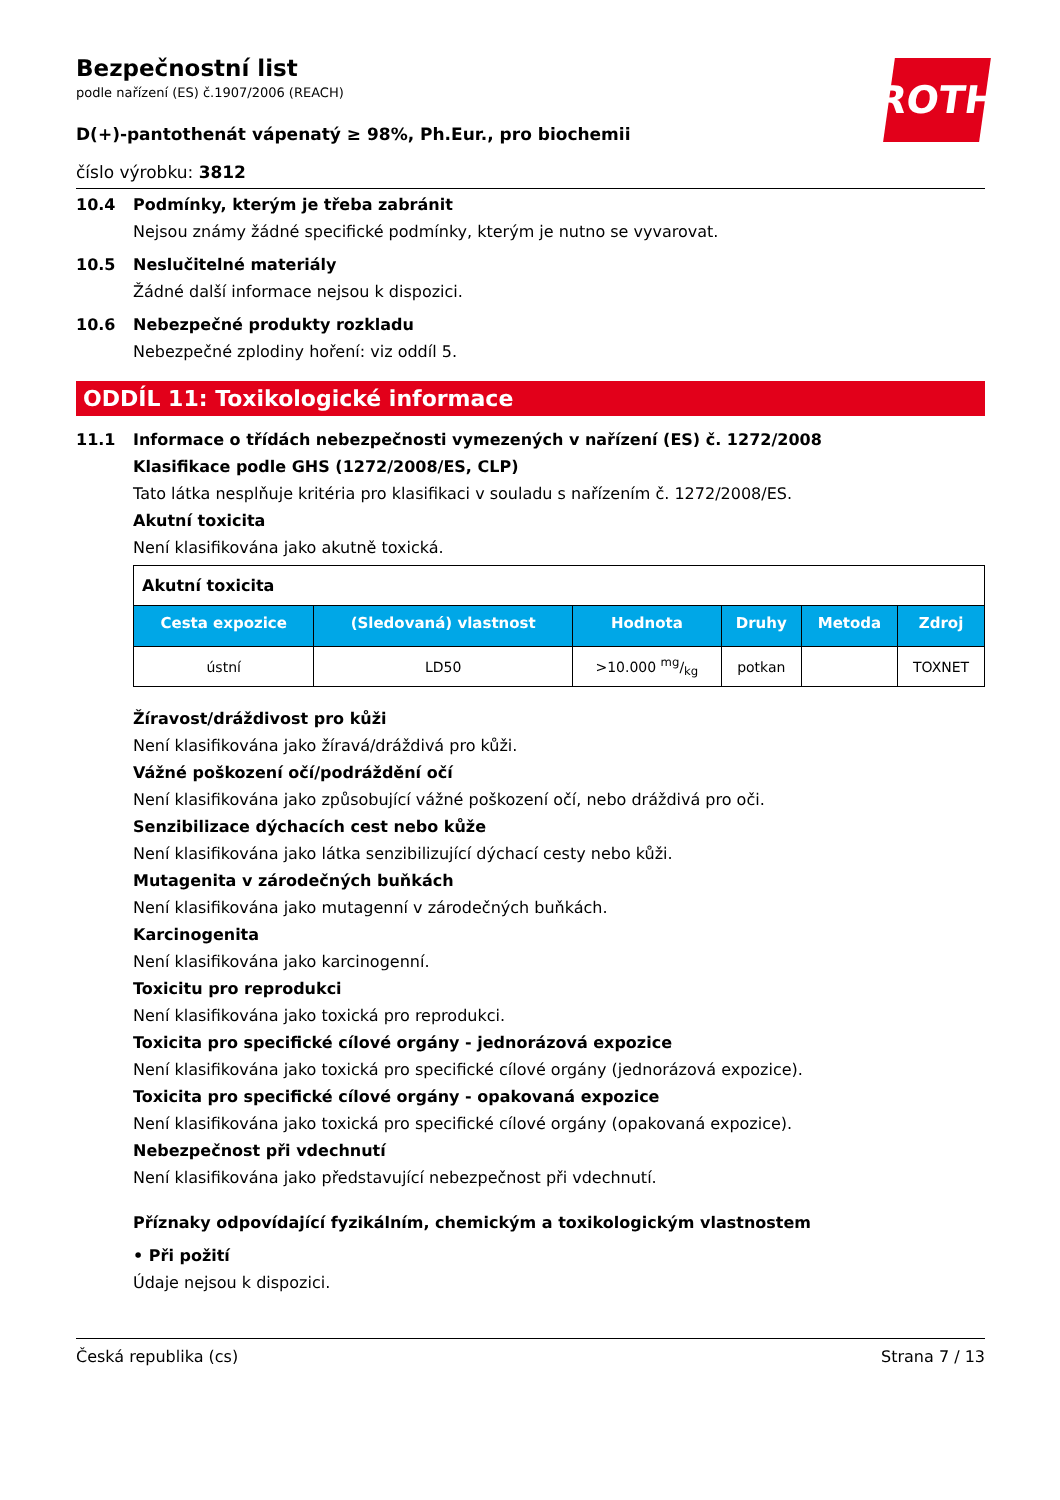ROTH
Bezpečnostní list
podle nařízení (ES) č.1907/2006 (REACH)
D(+)-pantothenát vápenatý ≥ 98%, Ph.Eur., pro biochemii
číslo výrobku: 3812
10.4 Podmínky, kterým je třeba zabránit
Nejsou známy žádné specifické podmínky, kterým je nutno se vyvarovat.
10.5 Neslučitelné materiály
Žádné další informace nejsou k dispozici.
10.6 Nebezpečné produkty rozkladu
Nebezpečné zplodiny hoření: viz oddíl 5.
ODDÍL 11: Toxikologické informace
11.1 Informace o třídách nebezpečnosti vymezených v nařízení (ES) č. 1272/2008
Klasifikace podle GHS (1272/2008/ES, CLP)
Tato látka nesplňuje kritéria pro klasifikaci v souladu s nařízením č. 1272/2008/ES.
Akutní toxicita
Není klasifikována jako akutně toxická.
| Akutní toxicita | | | | | |
| Cesta expozice | (Sledovaná) vlastnost | Hodnota | Druhy | Metoda | Zdroj |
| ústní | LD50 | >10.000 mg/kg | potkan | | TOXNET |
Žíravost/dráždivost pro kůži
Není klasifikována jako žíravá/dráždivá pro kůži.
Vážné poškození očí/podráždění očí
Není klasifikována jako způsobující vážné poškození očí, nebo dráždivá pro oči.
Senzibilizace dýchacích cest nebo kůže
Není klasifikována jako látka senzibilizující dýchací cesty nebo kůži.
Mutagenita v zárodečných buňkách
Není klasifikována jako mutagenní v zárodečných buňkách.
Karcinogenita
Není klasifikována jako karcinogenní.
Toxicitu pro reprodukci
Není klasifikována jako toxická pro reprodukci.
Toxicita pro specifické cílové orgány - jednorázová expozice
Není klasifikována jako toxická pro specifické cílové orgány (jednorázová expozice).
Toxicita pro specifické cílové orgány - opakovaná expozice
Není klasifikována jako toxická pro specifické cílové orgány (opakovaná expozice).
Nebezpečnost při vdechnutí
Není klasifikována jako představující nebezpečnost při vdechnutí.
Příznaky odpovídající fyzikálním, chemickým a toxikologickým vlastnostem
• Při požití
Údaje nejsou k dispozici.
Česká republika (cs) Strana 7 / 13